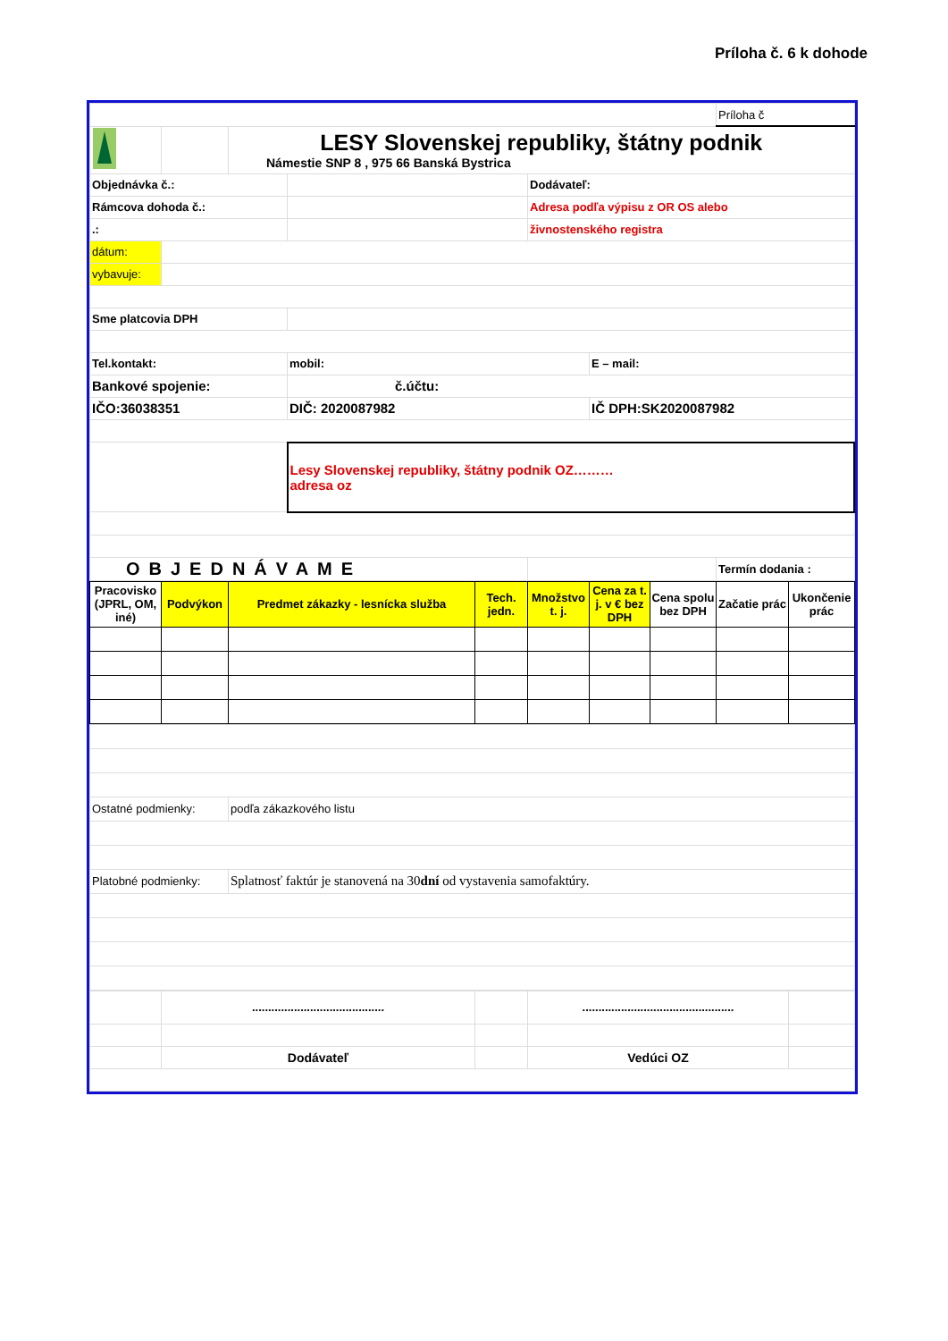Príloha č. 6 k dohode
| | | | | | | Príloha č |
| | | LESY Slovenskej republiky, štátny podnik Námestie SNP 8 , 975 66 Banská Bystrica | | | | |
| Objednávka č.: | | | | Dodávateľ: | | |
| Rámcova dohoda č.: | | | | Adresa podľa výpisu z OR OS alebo | | |
| .: | | | | živnostenského registra | | |
| dátum: | | | | | | |
| vybavuje: | | | | | | |
| Sme platcovia DPH | | | | | | |
| Tel.kontakt: | | | mobil: | | E – mail: | |
| Bankové spojenie: | | | č.účtu: | | | |
| IČO:36038351 | | | DIČ: 2020087982 | | IČ DPH:SK2020087982 | |
| | | | Lesy Slovenskej republiky, štátny podnik OZ……… adresa oz | | | |
| OBJEDNÁVAME | | | | | | Termín dodania : |
| Pracovisko (JPRL, OM, iné) | Podvýkon | Predmet zákazky - lesnícka služba | Tech. jedn. | Množstvo t. j. | Cena za t. j. v € bez DPH | Cena spolu bez DPH | Začatie prác | Ukončenie prác |
| --- | --- | --- | --- | --- | --- | --- | --- | --- |
| Ostatné podmienky: | podľa zákazkového listu |
| Platobné podmienky: | Splatnosť faktúr je stanovená na 30 dní od vystavenia samofaktúry. |
| | ......................................... | | ............................................... | |
| | Dodávateľ | | Vedúci OZ | |